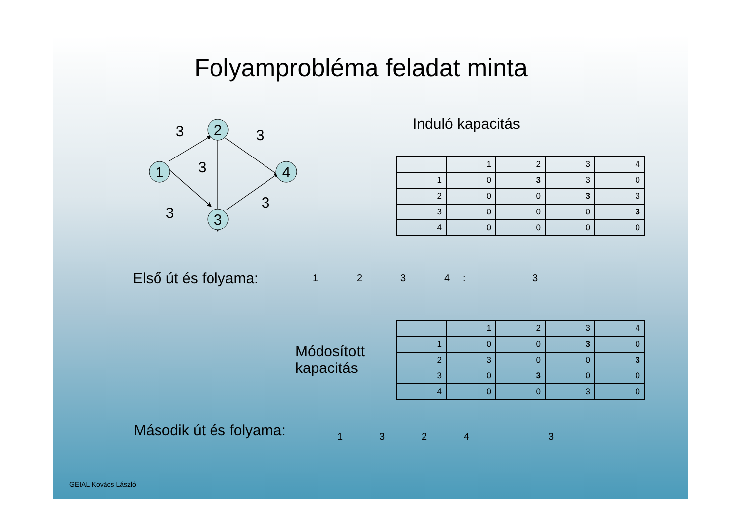Folyamprobléma feladat minta
2
1
3
4
3
3
3
3
3
Induló kapacitás
| | 1 | 2 | 3 | 4 |
| 1 | 0 | 3 | 3 | 0 |
| 2 | 0 | 0 | 3 | 3 |
| 3 | 0 | 0 | 0 | 3 |
| 4 | 0 | 0 | 0 | 0 |
Első út és folyama: 1 2 3 4 : 3
Módosított
kapacitás
| | 1 | 2 | 3 | 4 |
| 1 | 0 | 0 | 3 | 0 |
| 2 | 3 | 0 | 0 | 3 |
| 3 | 0 | 3 | 0 | 0 |
| 4 | 0 | 0 | 3 | 0 |
Második út és folyama: 1 3 2 4 3
GEIAL Kovács László